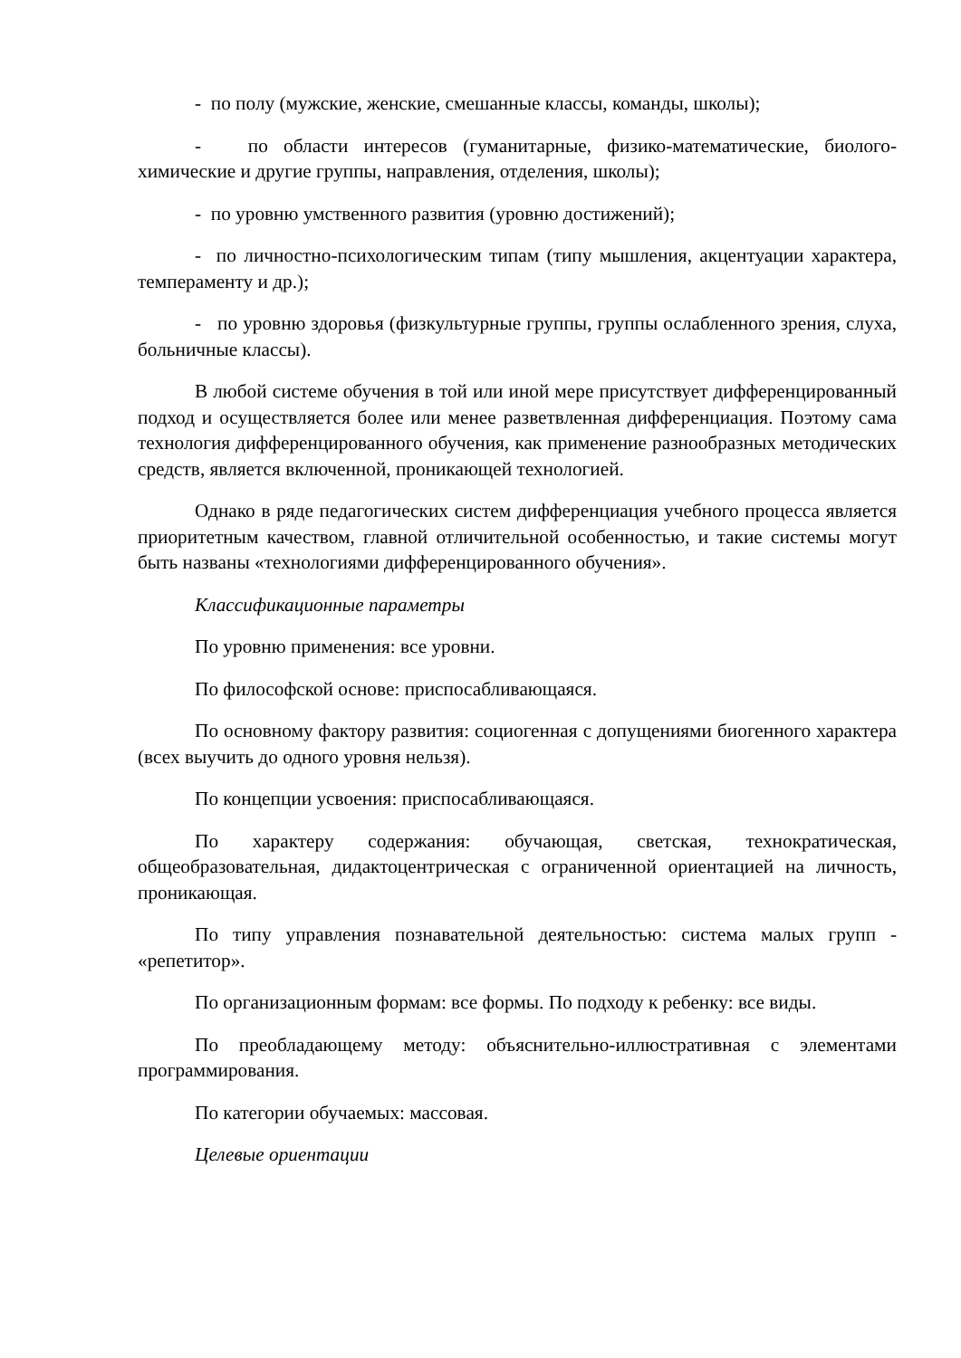- по полу (мужские, женские, смешанные классы, команды, школы);
- по области интересов (гуманитарные, физико-математические, биолого-химические и другие группы, направления, отделения, школы);
- по уровню умственного развития (уровню достижений);
- по личностно-психологическим типам (типу мышления, акцентуации характера, темпераменту и др.);
- по уровню здоровья (физкультурные группы, группы ослабленного зрения, слуха, больничные классы).
В любой системе обучения в той или иной мере присутствует дифференцированный подход и осуществляется более или менее разветвленная дифференциация. Поэтому сама технология дифференцированного обучения, как применение разнообразных методических средств, является включенной, проникающей технологией.
Однако в ряде педагогических систем дифференциация учебного процесса является приоритетным качеством, главной отличительной особенностью, и такие системы могут быть названы «технологиями дифференцированного обучения».
Классификационные параметры
По уровню применения: все уровни.
По философской основе: приспосабливающаяся.
По основному фактору развития: социогенная с допущениями биогенного характера (всех выучить до одного уровня нельзя).
По концепции усвоения: приспосабливающаяся.
По характеру содержания: обучающая, светская, технократическая, общеобразовательная, дидактоцентрическая с ограниченной ориентацией на личность, проникающая.
По типу управления познавательной деятельностью: система малых групп - «репетитор».
По организационным формам: все формы. По подходу к ребенку: все виды.
По преобладающему методу: объяснительно-иллюстративная с элементами программирования.
По категории обучаемых: массовая.
Целевые ориентации